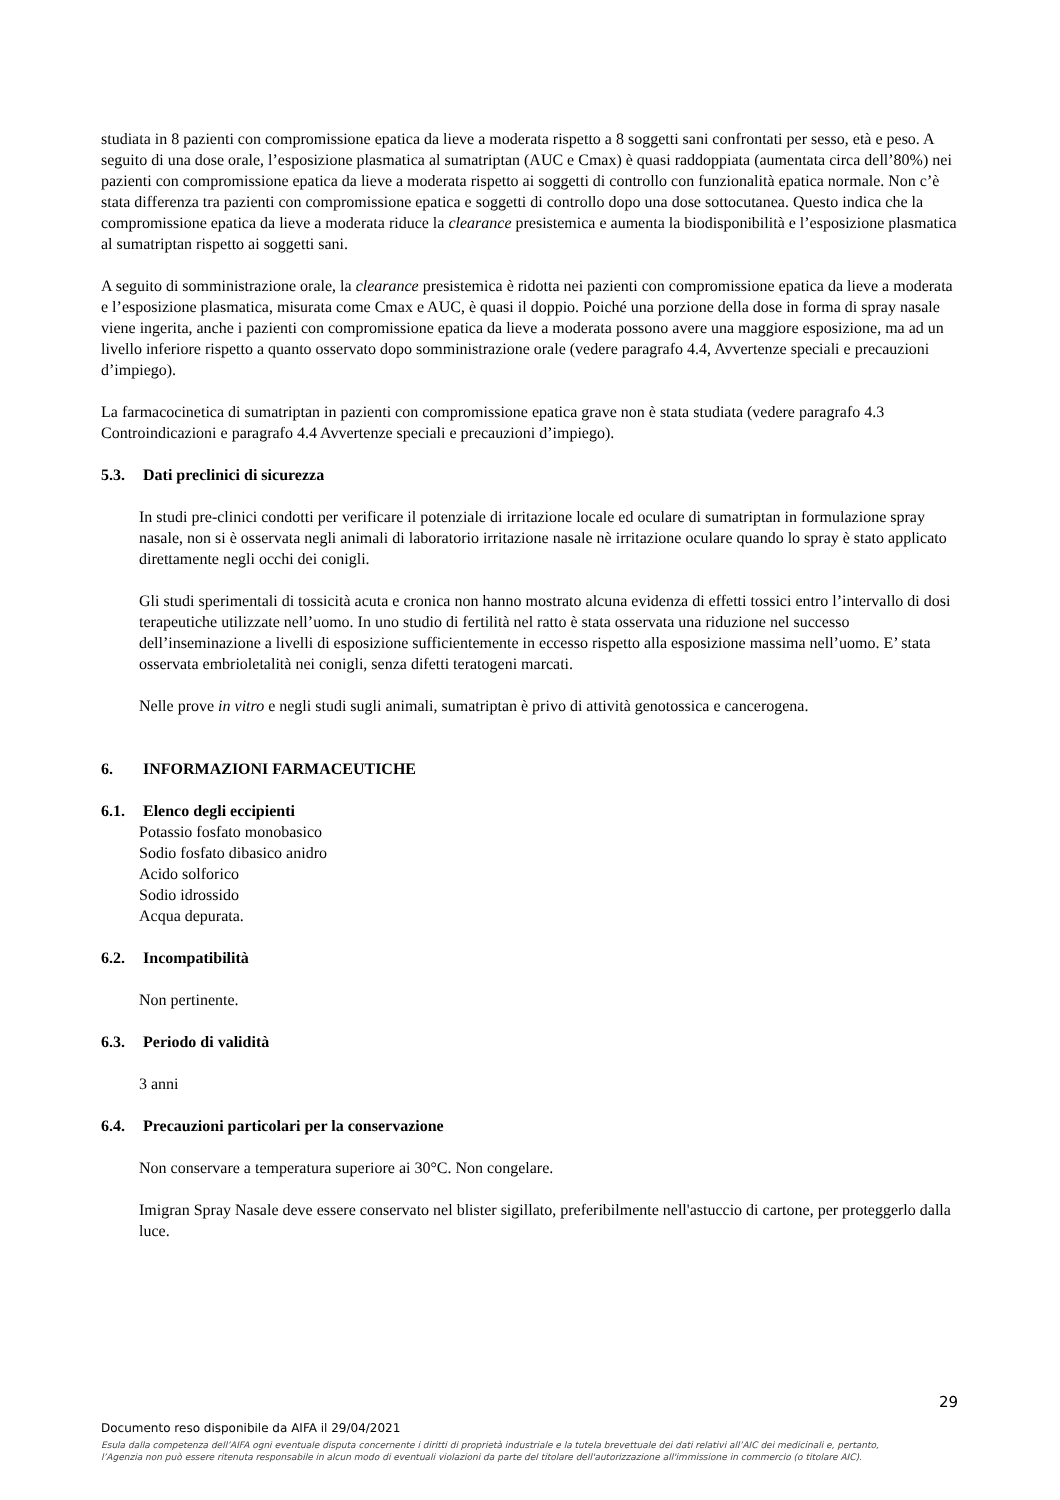studiata in 8 pazienti con compromissione epatica da lieve a moderata rispetto a 8 soggetti sani confrontati per sesso, età e peso. A seguito di una dose orale, l’esposizione plasmatica al sumatriptan (AUC e Cmax) è quasi raddoppiata (aumentata circa dell’80%) nei pazienti con compromissione epatica da lieve a moderata rispetto ai soggetti di controllo con funzionalità epatica normale. Non c’è stata differenza tra pazienti con compromissione epatica e soggetti di controllo dopo una dose sottocutanea. Questo indica che la compromissione epatica da lieve a moderata riduce la clearance presistemica e aumenta la biodisponibilità e l’esposizione plasmatica al sumatriptan rispetto ai soggetti sani.
A seguito di somministrazione orale, la clearance presistemica è ridotta nei pazienti con compromissione epatica da lieve a moderata e l’esposizione plasmatica, misurata come Cmax e AUC, è quasi il doppio. Poiché una porzione della dose in forma di spray nasale viene ingerita, anche i pazienti con compromissione epatica da lieve a moderata possono avere una maggiore esposizione, ma ad un livello inferiore rispetto a quanto osservato dopo somministrazione orale (vedere paragrafo 4.4, Avvertenze speciali e precauzioni d’impiego).
La farmacocinetica di sumatriptan in pazienti con compromissione epatica grave non è stata studiata (vedere paragrafo 4.3 Controindicazioni e paragrafo 4.4 Avvertenze speciali e precauzioni d’impiego).
5.3. Dati preclinici di sicurezza
In studi pre-clinici condotti per verificare il potenziale di irritazione locale ed oculare di sumatriptan in formulazione spray nasale, non si è osservata negli animali di laboratorio irritazione nasale nè irritazione oculare quando lo spray è stato applicato direttamente negli occhi dei conigli.
Gli studi sperimentali di tossicità acuta e cronica non hanno mostrato alcuna evidenza di effetti tossici entro l’intervallo di dosi terapeutiche utilizzate nell’uomo. In uno studio di fertilità nel ratto è stata osservata una riduzione nel successo dell’inseminazione a livelli di esposizione sufficientemente in eccesso rispetto alla esposizione massima nell’uomo. E’ stata osservata embrioletalità nei conigli, senza difetti teratogeni marcati.
Nelle prove in vitro e negli studi sugli animali, sumatriptan è privo di attività genotossica e cancerogena.
6. INFORMAZIONI FARMACEUTICHE
6.1. Elenco degli eccipienti
Potassio fosfato monobasico
Sodio fosfato dibasico anidro
Acido solforico
Sodio idrossido
Acqua depurata.
6.2. Incompatibilità
Non pertinente.
6.3. Periodo di validità
3 anni
6.4. Precauzioni particolari per la conservazione
Non conservare a temperatura superiore ai 30°C. Non congelare.
Imigran Spray Nasale deve essere conservato nel blister sigillato, preferibilmente nell'astuccio di cartone, per proteggerlo dalla luce.
29
Documento reso disponibile da AIFA il 29/04/2021
Esula dalla competenza dell’AIFA ogni eventuale disputa concernente i diritti di proprietà industriale e la tutela brevettuale dei dati relativi all’AIC dei medicinali e, pertanto, l’Agenzia non può essere ritenuta responsabile in alcun modo di eventuali violazioni da parte del titolare dell'autorizzazione all'immissione in commercio (o titolare AIC).